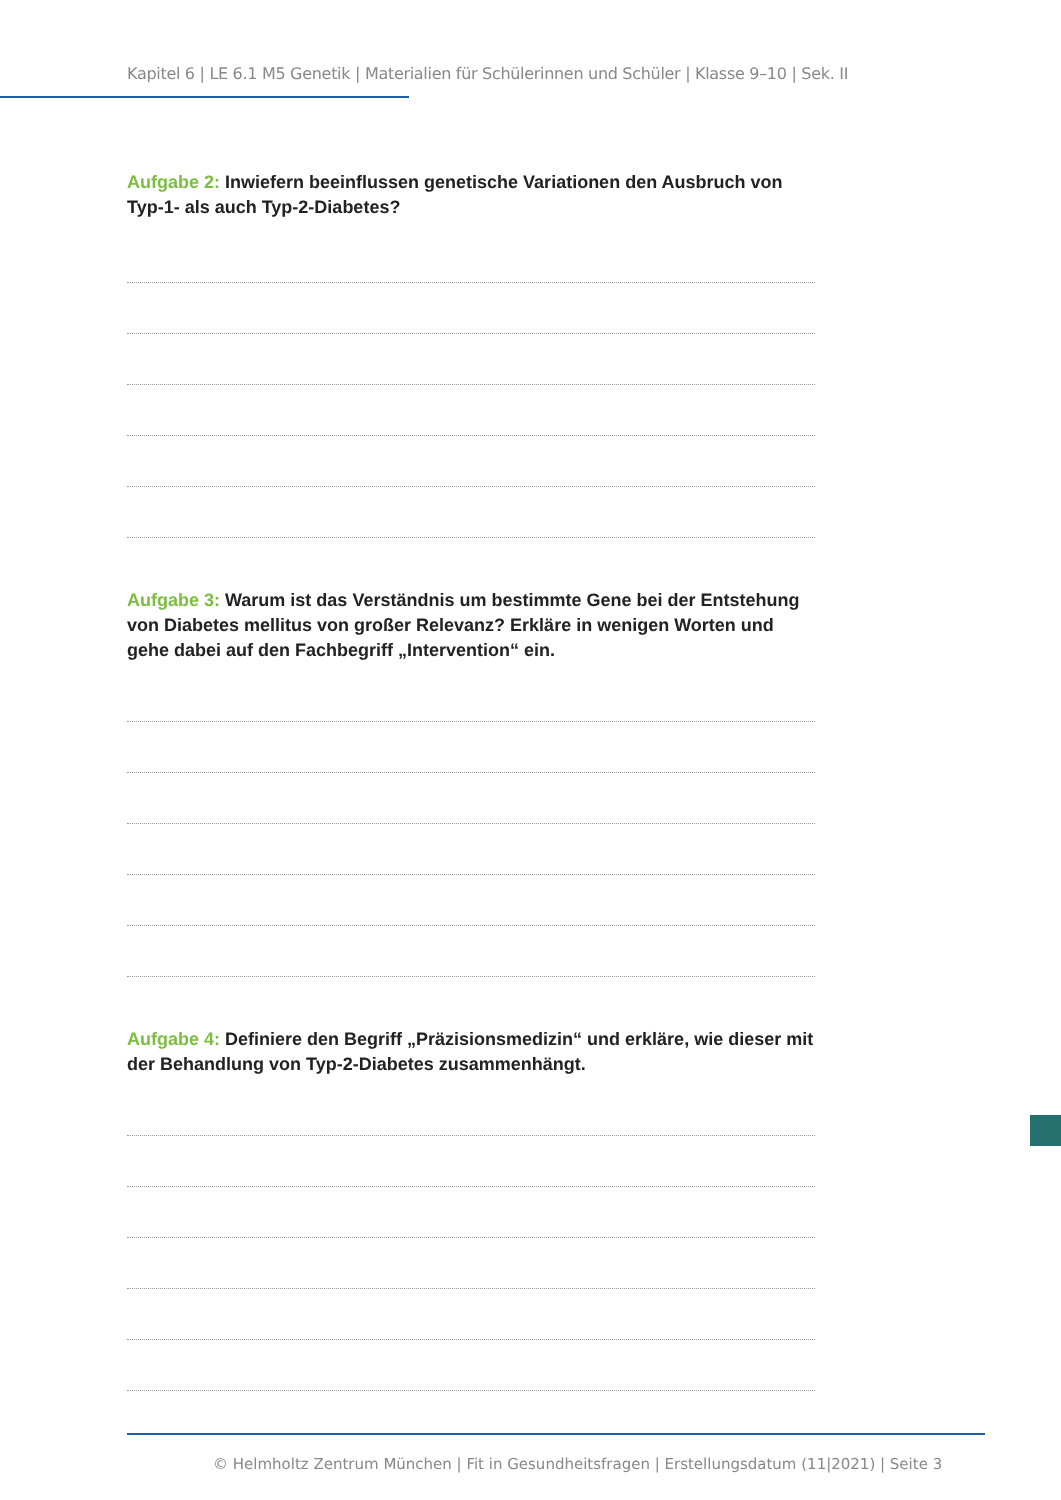Kapitel 6 | LE 6.1 M5 Genetik | Materialien für Schülerinnen und Schüler | Klasse 9–10 | Sek. II
Aufgabe 2: Inwiefern beeinflussen genetische Variationen den Ausbruch von Typ-1- als auch Typ-2-Diabetes?
Aufgabe 3: Warum ist das Verständnis um bestimmte Gene bei der Entstehung von Diabetes mellitus von großer Relevanz? Erkläre in wenigen Worten und gehe dabei auf den Fachbegriff „Intervention“ ein.
Aufgabe 4: Definiere den Begriff „Präzisionsmedizin“ und erkläre, wie dieser mit der Behandlung von Typ-2-Diabetes zusammenhängt.
© Helmholtz Zentrum München | Fit in Gesundheitsfragen | Erstellungsdatum (11|2021) | Seite 3